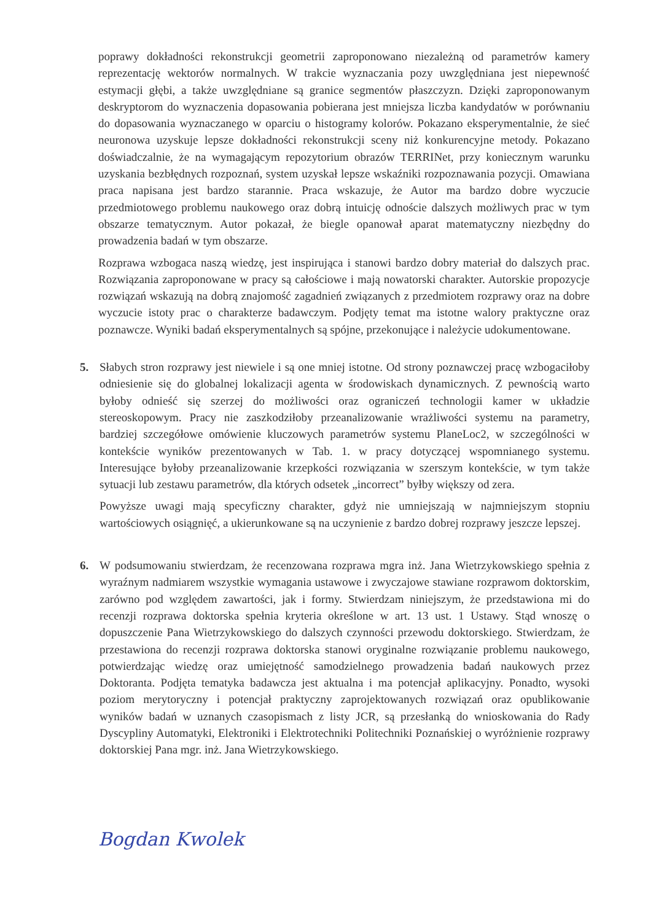poprawy dokładności rekonstrukcji geometrii zaproponowano niezależną od parametrów kamery reprezentację wektorów normalnych. W trakcie wyznaczania pozy uwzględniana jest niepewność estymacji głębi, a także uwzględniane są granice segmentów płaszczyzn. Dzięki zaproponowanym deskryptorom do wyznaczenia dopasowania pobierana jest mniejsza liczba kandydatów w porównaniu do dopasowania wyznaczanego w oparciu o histogramy kolorów. Pokazano eksperymentalnie, że sieć neuronowa uzyskuje lepsze dokładności rekonstrukcji sceny niż konkurencyjne metody. Pokazano doświadczalnie, że na wymagającym repozytorium obrazów TERRINet, przy koniecznym warunku uzyskania bezbłędnych rozpoznań, system uzyskał lepsze wskaźniki rozpoznawania pozycji. Omawiana praca napisana jest bardzo starannie. Praca wskazuje, że Autor ma bardzo dobre wyczucie przedmiotowego problemu naukowego oraz dobrą intuicję odnoście dalszych możliwych prac w tym obszarze tematycznym. Autor pokazał, że biegle opanował aparat matematyczny niezbędny do prowadzenia badań w tym obszarze.
Rozprawa wzbogaca naszą wiedzę, jest inspirująca i stanowi bardzo dobry materiał do dalszych prac. Rozwiązania zaproponowane w pracy są całościowe i mają nowatorski charakter. Autorskie propozycje rozwiązań wskazują na dobrą znajomość zagadnień związanych z przedmiotem rozprawy oraz na dobre wyczucie istoty prac o charakterze badawczym. Podjęty temat ma istotne walory praktyczne oraz poznawcze. Wyniki badań eksperymentalnych są spójne, przekonujące i należycie udokumentowane.
5. Słabych stron rozprawy jest niewiele i są one mniej istotne. Od strony poznawczej pracę wzbogaciłoby odniesienie się do globalnej lokalizacji agenta w środowiskach dynamicznych. Z pewnością warto byłoby odnieść się szerzej do możliwości oraz ograniczeń technologii kamer w układzie stereoskopowym. Pracy nie zaszkodziłoby przeanalizowanie wrażliwości systemu na parametry, bardziej szczegółowe omówienie kluczowych parametrów systemu PlaneLoc2, w szczególności w kontekście wyników prezentowanych w Tab. 1. w pracy dotyczącej wspomnianego systemu. Interesujące byłoby przeanalizowanie krzepkości rozwiązania w szerszym kontekście, w tym także sytuacji lub zestawu parametrów, dla których odsetek „incorrect” byłby większy od zera.
Powyższe uwagi mają specyficzny charakter, gdyż nie umniejszają w najmniejszym stopniu wartościowych osiągnięć, a ukierunkowane są na uczynienie z bardzo dobrej rozprawy jeszcze lepszej.
6. W podsumowaniu stwierdzam, że recenzowana rozprawa mgra inż. Jana Wietrzykowskiego spełnia z wyraźnym nadmiarem wszystkie wymagania ustawowe i zwyczajowe stawiane rozprawom doktorskim, zarówno pod względem zawartości, jak i formy. Stwierdzam niniejszym, że przedstawiona mi do recenzji rozprawa doktorska spełnia kryteria określone w art. 13 ust. 1 Ustawy. Stąd wnoszę o dopuszczenie Pana Wietrzykowskiego do dalszych czynności przewodu doktorskiego. Stwierdzam, że przestawiona do recenzji rozprawa doktorska stanowi oryginalne rozwiązanie problemu naukowego, potwierdzając wiedzę oraz umiejętność samodzielnego prowadzenia badań naukowych przez Doktoranta. Podjęta tematyka badawcza jest aktualna i ma potencjał aplikacyjny. Ponadto, wysoki poziom merytoryczny i potencjał praktyczny zaprojektowanych rozwiązań oraz opublikowanie wyników badań w uznanych czasopismach z listy JCR, są przesłanką do wnioskowania do Rady Dyscypliny Automatyki, Elektroniki i Elektrotechniki Politechniki Poznańskiej o wyróżnienie rozprawy doktorskiej Pana mgr. inż. Jana Wietrzykowskiego.
Bogdan Kwolek